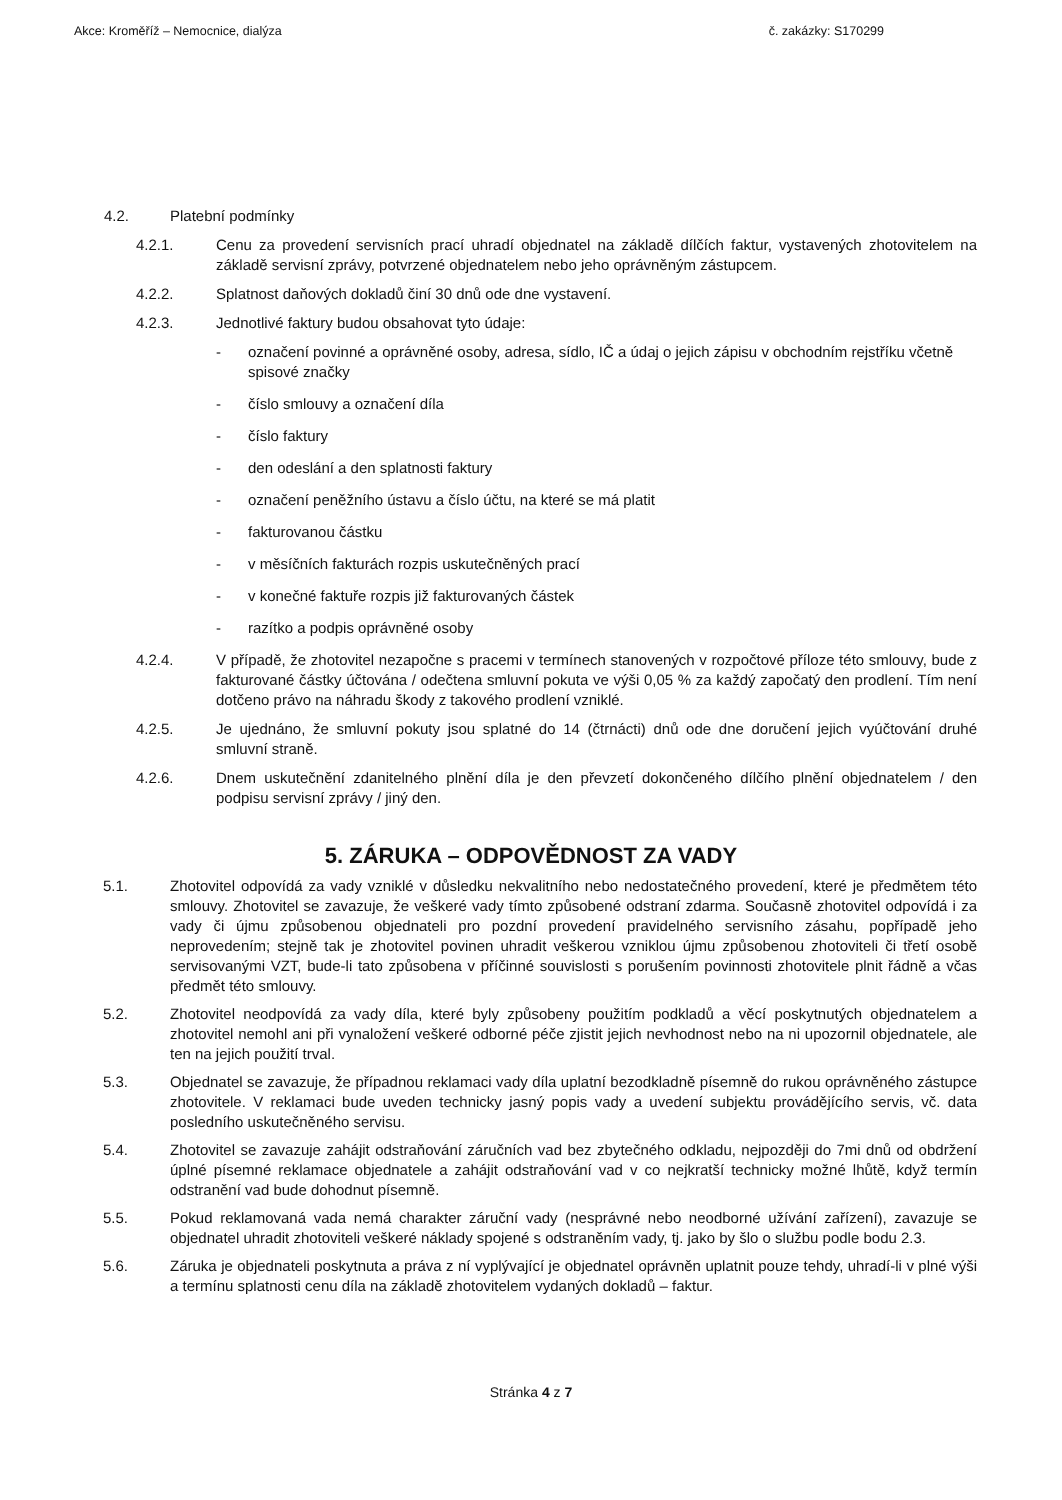Akce: Kroměříž – Nemocnice, dialýza č. zakázky: S170299
4.2. Platební podmínky
4.2.1. Cenu za provedení servisních prací uhradí objednatel na základě dílčích faktur, vystavených zhotovitelem na základě servisní zprávy, potvrzené objednatelem nebo jeho oprávněným zástupcem.
4.2.2. Splatnost daňových dokladů činí 30 dnů ode dne vystavení.
4.2.3. Jednotlivé faktury budou obsahovat tyto údaje:
- označení povinné a oprávněné osoby, adresa, sídlo, IČ a údaj o jejich zápisu v obchodním rejstříku včetně spisové značky
- číslo smlouvy a označení díla
- číslo faktury
- den odeslání a den splatnosti faktury
- označení peněžního ústavu a číslo účtu, na které se má platit
- fakturovanou částku
- v měsíčních fakturách rozpis uskutečněných prací
- v konečné faktuře rozpis již fakturovaných částek
- razítko a podpis oprávněné osoby
4.2.4. V případě, že zhotovitel nezapočne s pracemi v termínech stanovených v rozpočtové příloze této smlouvy, bude z fakturované částky účtována / odečtena smluvní pokuta ve výši 0,05 % za každý započatý den prodlení. Tím není dotčeno právo na náhradu škody z takového prodlení vzniklé.
4.2.5. Je ujednáno, že smluvní pokuty jsou splatné do 14 (čtrnácti) dnů ode dne doručení jejich vyúčtování druhé smluvní straně.
4.2.6. Dnem uskutečnění zdanitelného plnění díla je den převzetí dokončeného dílčího plnění objednatelem / den podpisu servisní zprávy / jiný den.
5. ZÁRUKA – ODPOVĚDNOST ZA VADY
5.1. Zhotovitel odpovídá za vady vzniklé v důsledku nekvalitního nebo nedostatečného provedení, které je předmětem této smlouvy. Zhotovitel se zavazuje, že veškeré vady tímto způsobené odstraní zdarma. Současně zhotovitel odpovídá i za vady či újmu způsobenou objednateli pro pozdní provedení pravidelného servisního zásahu, popřípadě jeho neprovedením; stejně tak je zhotovitel povinen uhradit veškerou vzniklou újmu způsobenou zhotoviteli či třetí osobě servisovanými VZT, bude-li tato způsobena v příčinné souvislosti s porušením povinnosti zhotovitele plnit řádně a včas předmět této smlouvy.
5.2. Zhotovitel neodpovídá za vady díla, které byly způsobeny použitím podkladů a věcí poskytnutých objednatelem a zhotovitel nemohl ani při vynaložení veškeré odborné péče zjistit jejich nevhodnost nebo na ni upozornil objednatele, ale ten na jejich použití trval.
5.3. Objednatel se zavazuje, že případnou reklamaci vady díla uplatní bezodkladně písemně do rukou oprávněného zástupce zhotovitele. V reklamaci bude uveden technicky jasný popis vady a uvedení subjektu provádějícího servis, vč. data posledního uskutečněného servisu.
5.4. Zhotovitel se zavazuje zahájit odstraňování záručních vad bez zbytečného odkladu, nejpozději do 7mi dnů od obdržení úplné písemné reklamace objednatele a zahájit odstraňování vad v co nejkratší technicky možné lhůtě, když termín odstranění vad bude dohodnut písemně.
5.5. Pokud reklamovaná vada nemá charakter záruční vady (nesprávné nebo neodborné užívání zařízení), zavazuje se objednatel uhradit zhotoviteli veškeré náklady spojené s odstraněním vady, tj. jako by šlo o službu podle bodu 2.3.
5.6. Záruka je objednateli poskytnuta a práva z ní vyplývající je objednatel oprávněn uplatnit pouze tehdy, uhradí-li v plné výši a termínu splatnosti cenu díla na základě zhotovitelem vydaných dokladů – faktur.
Stránka 4 z 7